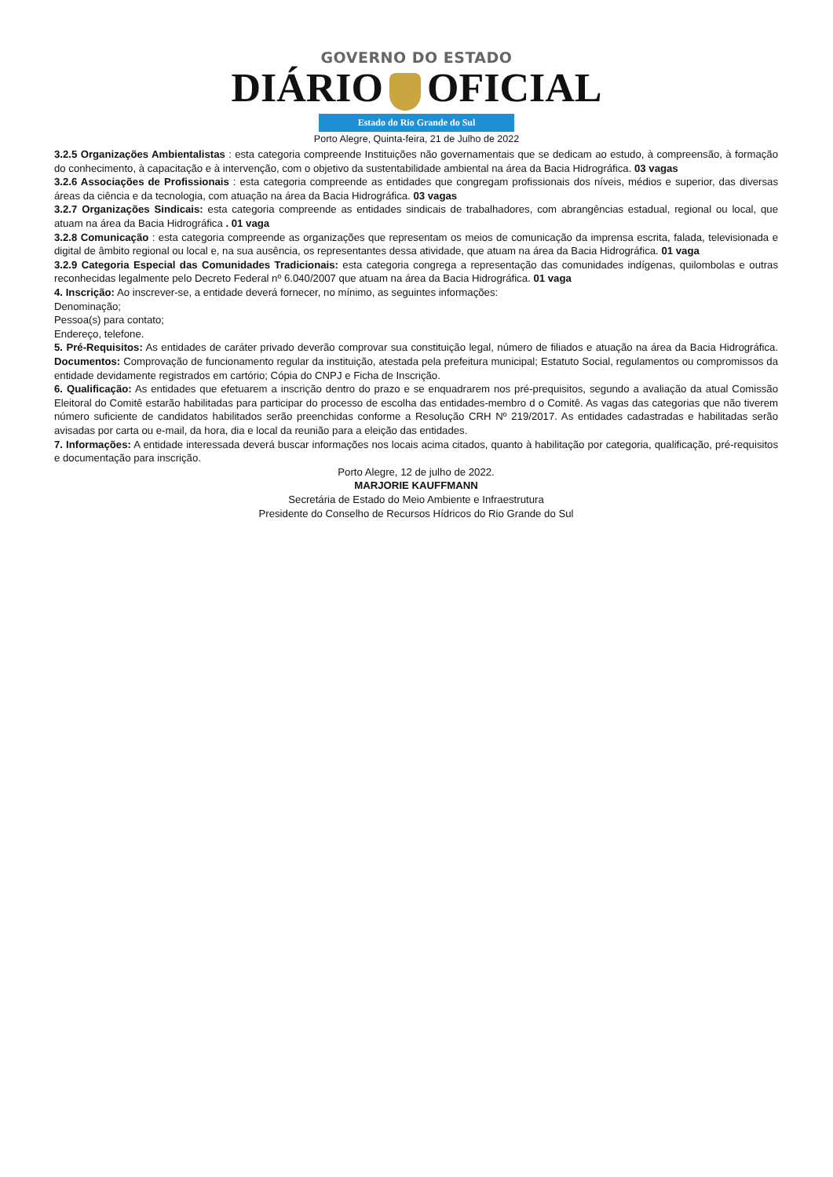GOVERNO DO ESTADO
DIÁRIO OFICIAL
Estado do Rio Grande do Sul
Porto Alegre, Quinta-feira, 21 de Julho de 2022
3.2.5 Organizações Ambientalistas : esta categoria compreende Instituições não governamentais que se dedicam ao estudo, à compreensão, à formação do conhecimento, à capacitação e à intervenção, com o objetivo da sustentabilidade ambiental na área da Bacia Hidrográfica. 03 vagas
3.2.6 Associações de Profissionais : esta categoria compreende as entidades que congregam profissionais dos níveis, médios e superior, das diversas áreas da ciência e da tecnologia, com atuação na área da Bacia Hidrográfica. 03 vagas
3.2.7 Organizações Sindicais: esta categoria compreende as entidades sindicais de trabalhadores, com abrangências estadual, regional ou local, que atuam na área da Bacia Hidrográfica . 01 vaga
3.2.8 Comunicação : esta categoria compreende as organizações que representam os meios de comunicação da imprensa escrita, falada, televisionada e digital de âmbito regional ou local e, na sua ausência, os representantes dessa atividade, que atuam na área da Bacia Hidrográfica. 01 vaga
3.2.9 Categoria Especial das Comunidades Tradicionais: esta categoria congrega a representação das comunidades indígenas, quilombolas e outras reconhecidas legalmente pelo Decreto Federal nº 6.040/2007 que atuam na área da Bacia Hidrográfica. 01 vaga
4. Inscrição: Ao inscrever-se, a entidade deverá fornecer, no mínimo, as seguintes informações:
Denominação;
Pessoa(s) para contato;
Endereço, telefone.
5. Pré-Requisitos: As entidades de caráter privado deverão comprovar sua constituição legal, número de filiados e atuação na área da Bacia Hidrográfica. Documentos: Comprovação de funcionamento regular da instituição, atestada pela prefeitura municipal; Estatuto Social, regulamentos ou compromissos da entidade devidamente registrados em cartório; Cópia do CNPJ e Ficha de Inscrição.
6. Qualificação: As entidades que efetuarem a inscrição dentro do prazo e se enquadrarem nos pré-prequisitos, segundo a avaliação da atual Comissão Eleitoral do Comitê estarão habilitadas para participar do processo de escolha das entidades-membro d o Comitê. As vagas das categorias que não tiverem número suficiente de candidatos habilitados serão preenchidas conforme a Resolução CRH Nº 219/2017. As entidades cadastradas e habilitadas serão avisadas por carta ou e-mail, da hora, dia e local da reunião para a eleição das entidades.
7. Informações: A entidade interessada deverá buscar informações nos locais acima citados, quanto à habilitação por categoria, qualificação, pré-requisitos e documentação para inscrição.
Porto Alegre, 12 de julho de 2022.
MARJORIE KAUFFMANN
Secretária de Estado do Meio Ambiente e Infraestrutura
Presidente do Conselho de Recursos Hídricos do Rio Grande do Sul